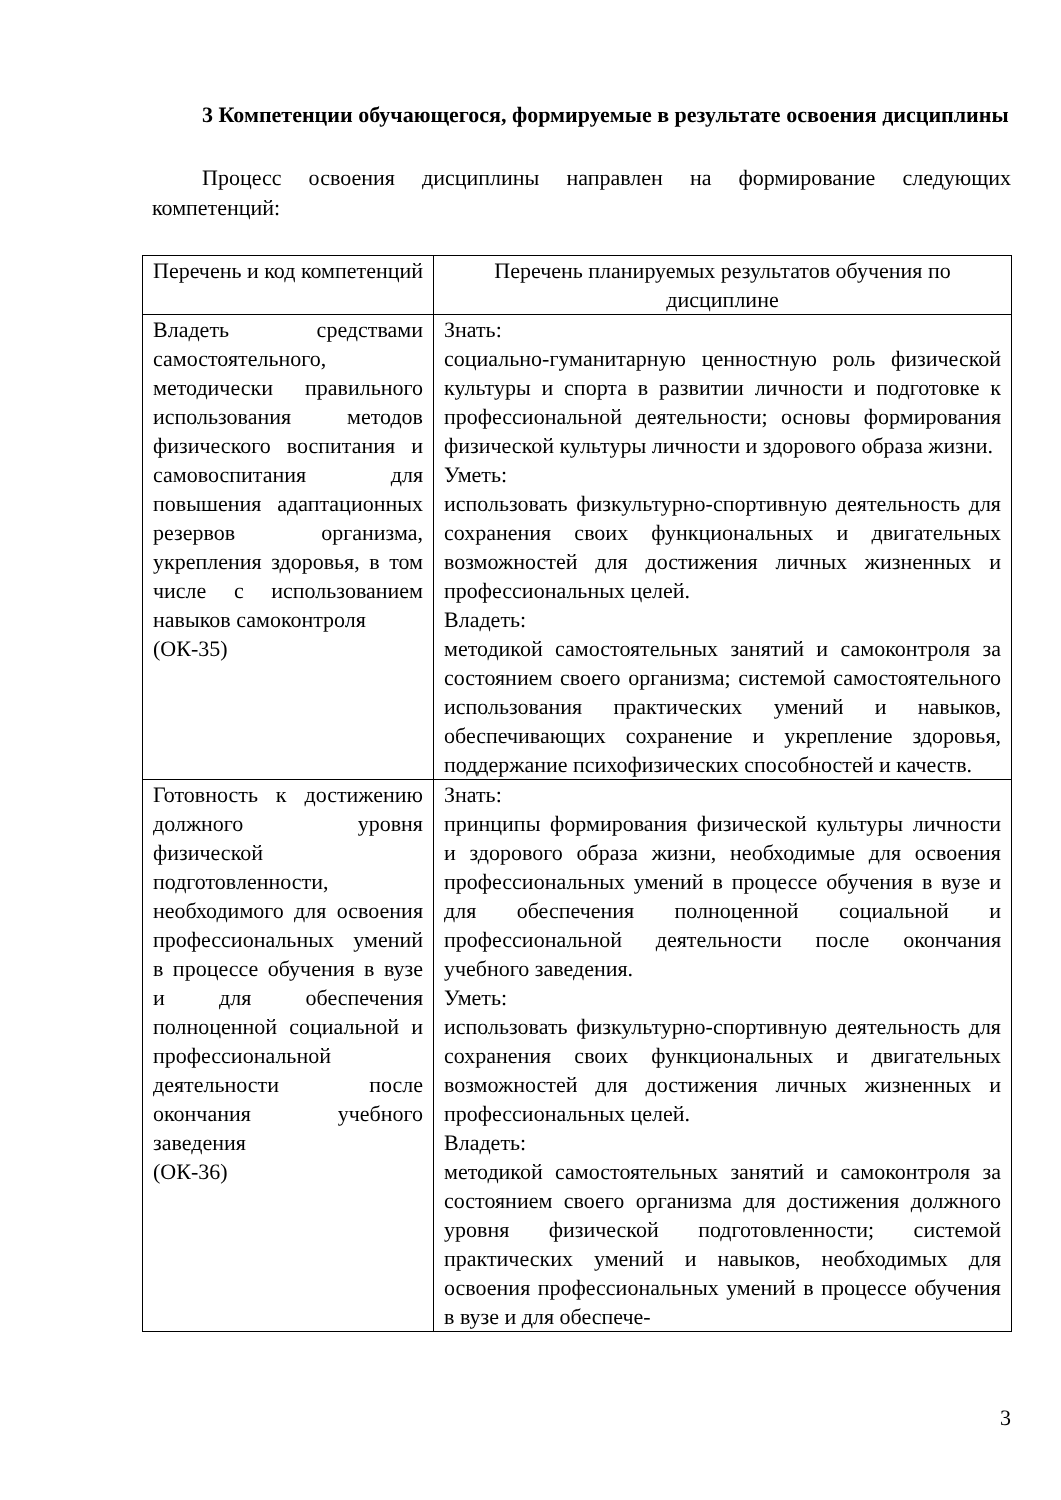3 Компетенции обучающегося, формируемые в результате освоения дисциплины
Процесс освоения дисциплины направлен на формирование следующих компетенций:
| Перечень и код компетенций | Перечень планируемых результатов обучения по дисциплине |
| --- | --- |
| Владеть средствами самостоятельного, методически правильного использования методов физического воспитания и самовоспитания для повышения адаптационных резервов организма, укрепления здоровья, в том числе с использованием навыков самоконтроля (ОК-35) | Знать: социально-гуманитарную ценностную роль физической культуры и спорта в развитии личности и подготовке к профессиональной деятельности; основы формирования физической культуры личности и здорового образа жизни. Уметь: использовать физкультурно-спортивную деятельность для сохранения своих функциональных и двигательных возможностей для достижения личных жизненных и профессиональных целей. Владеть: методикой самостоятельных занятий и самоконтроля за состоянием своего организма; системой самостоятельного использования практических умений и навыков, обеспечивающих сохранение и укрепление здоровья, поддержание психофизических способностей и качеств. |
| Готовность к достижению должного уровня физической подготовленности, необходимого для освоения профессиональных умений в процессе обучения в вузе и для обеспечения полноценной социальной и профессиональной деятельности после окончания учебного заведения (ОК-36) | Знать: принципы формирования физической культуры личности и здорового образа жизни, необходимые для освоения профессиональных умений в процессе обучения в вузе и для обеспечения полноценной социальной и профессиональной деятельности после окончания учебного заведения. Уметь: использовать физкультурно-спортивную деятельность для сохранения своих функциональных и двигательных возможностей для достижения личных жизненных и профессиональных целей. Владеть: методикой самостоятельных занятий и самоконтроля за состоянием своего организма для достижения должного уровня физической подготовленности; системой практических умений и навыков, необходимых для освоения профессиональных умений в процессе обучения в вузе и для обеспече- |
3